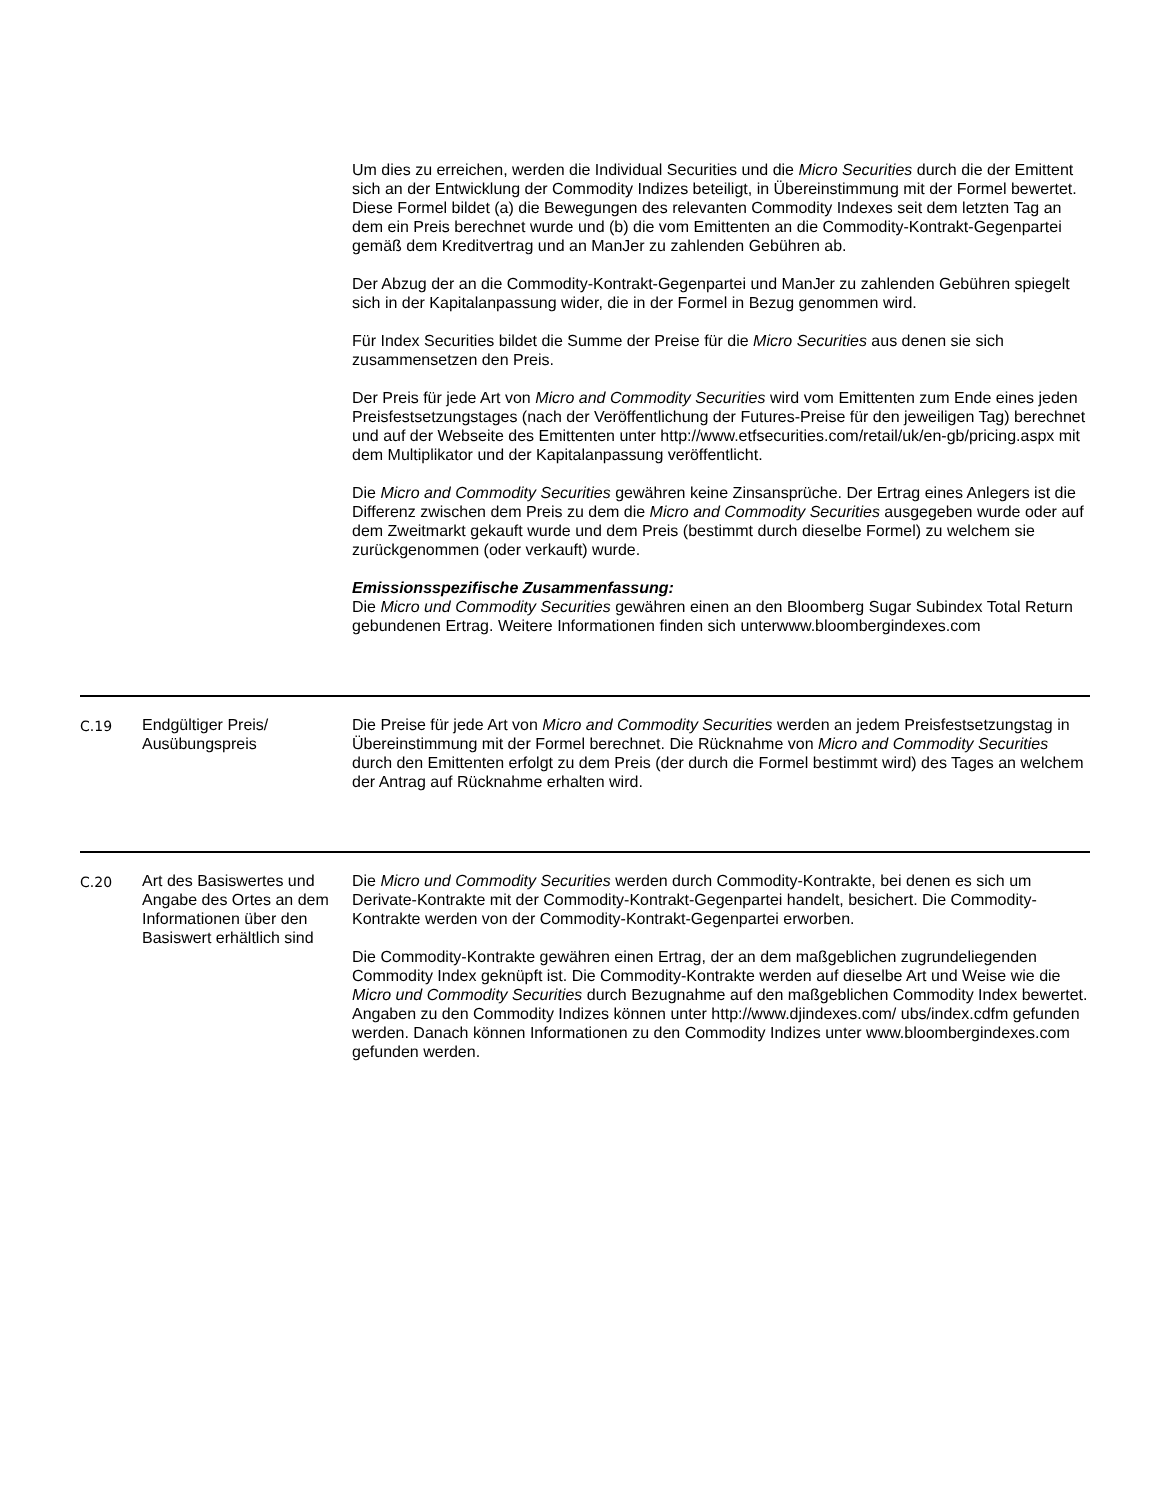| | | Um dies zu erreichen, werden die Individual Securities und die Micro Securities durch die der Emittent sich an der Entwicklung der Commodity Indizes beteiligt, in Übereinstimmung mit der Formel bewertet. Diese Formel bildet (a) die Bewegungen des relevanten Commodity Indexes seit dem letzten Tag an dem ein Preis berechnet wurde und (b) die vom Emittenten an die Commodity-Kontrakt-Gegenpartei gemäß dem Kreditvertrag und an ManJer zu zahlenden Gebühren ab. Der Abzug der an die Commodity-Kontrakt-Gegenpartei und ManJer zu zahlenden Gebühren spiegelt sich in der Kapitalanpassung wider, die in der Formel in Bezug genommen wird. Für Index Securities bildet die Summe der Preise für die Micro Securities aus denen sie sich zusammensetzen den Preis. Der Preis für jede Art von Micro and Commodity Securities wird vom Emittenten zum Ende eines jeden Preisfestsetzungstages (nach der Veröffentlichung der Futures-Preise für den jeweiligen Tag) berechnet und auf der Webseite des Emittenten unter http://www.etfsecurities.com/retail/uk/en-gb/pricing.aspx mit dem Multiplikator und der Kapitalanpassung veröffentlicht. Die Micro and Commodity Securities gewähren keine Zinsansprüche. Der Ertrag eines Anlegers ist die Differenz zwischen dem Preis zu dem die Micro and Commodity Securities ausgegeben wurde oder auf dem Zweitmarkt gekauft wurde und dem Preis (bestimmt durch dieselbe Formel) zu welchem sie zurückgenommen (oder verkauft) wurde. Emissionsspezifische Zusammenfassung: Die Micro und Commodity Securities gewähren einen an den Bloomberg Sugar Subindex Total Return gebundenen Ertrag. Weitere Informationen finden sich unterwww.bloombergindexes.com |
| C.19 | Endgültiger Preis/ Ausübungspreis | Die Preise für jede Art von Micro and Commodity Securities werden an jedem Preisfestsetzungstag in Übereinstimmung mit der Formel berechnet. Die Rücknahme von Micro and Commodity Securities durch den Emittenten erfolgt zu dem Preis (der durch die Formel bestimmt wird) des Tages an welchem der Antrag auf Rücknahme erhalten wird. |
| C.20 | Art des Basiswertes und Angabe des Ortes an dem Informationen über den Basiswert erhältlich sind | Die Micro und Commodity Securities werden durch Commodity-Kontrakte, bei denen es sich um Derivate-Kontrakte mit der Commodity-Kontrakt-Gegenpartei handelt, besichert. Die Commodity-Kontrakte werden von der Commodity-Kontrakt-Gegenpartei erworben. Die Commodity-Kontrakte gewähren einen Ertrag, der an dem maßgeblichen zugrundeliegenden Commodity Index geknüpft ist. Die Commodity-Kontrakte werden auf dieselbe Art und Weise wie die Micro und Commodity Securities durch Bezugnahme auf den maßgeblichen Commodity Index bewertet. Angaben zu den Commodity Indizes können unter http://www.djindexes.com/ ubs/index.cdfm gefunden werden. Danach können Informationen zu den Commodity Indizes unter www.bloombergindexes.com gefunden werden. |